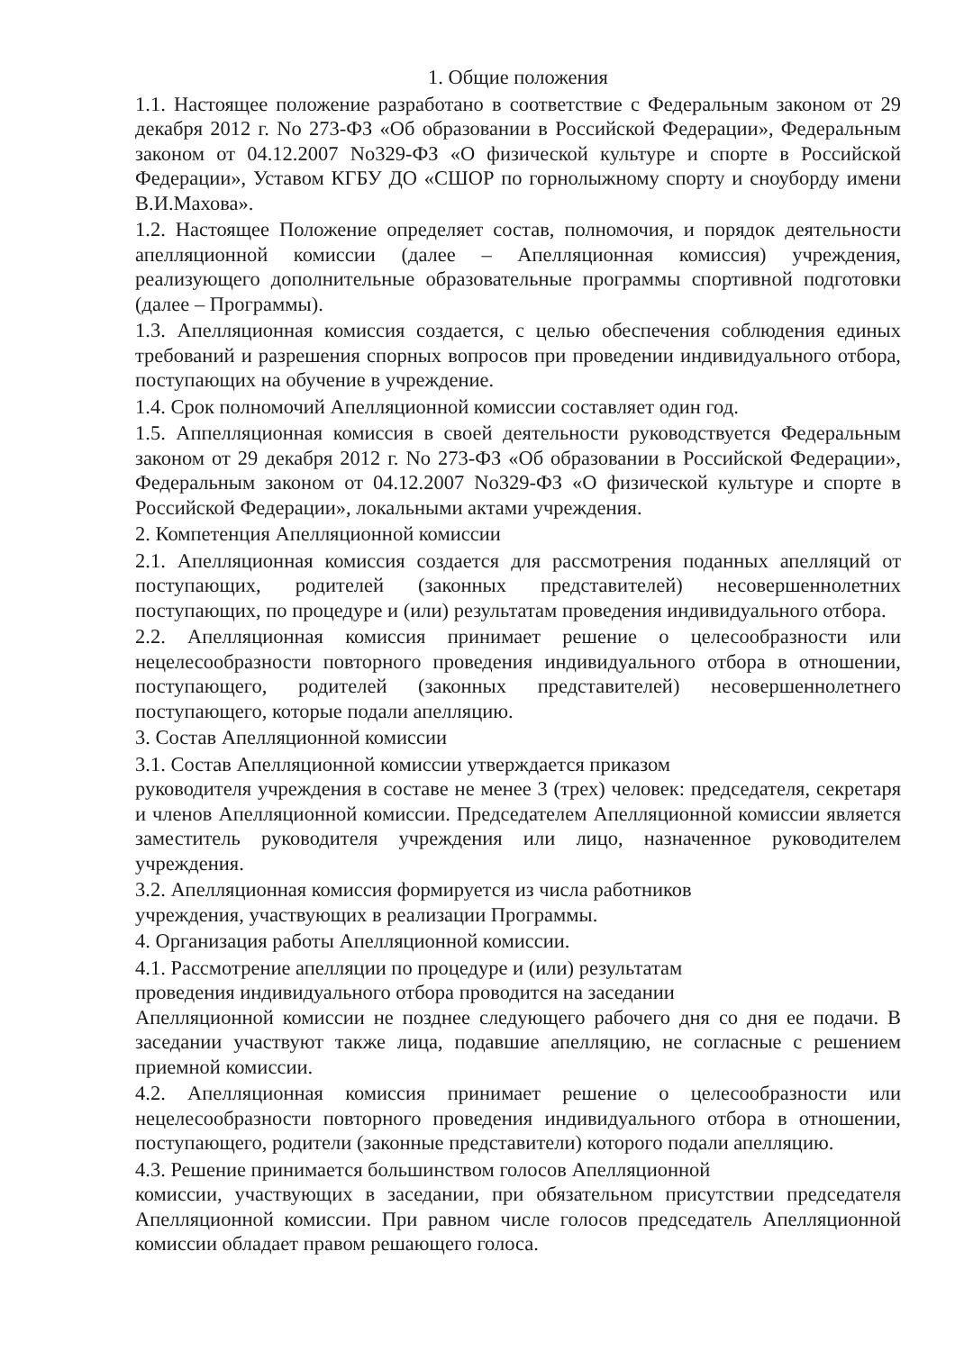1. Общие положения
1.1. Настоящее положение разработано в соответствие с Федеральным законом от 29 декабря 2012 г. No 273-ФЗ «Об образовании в Российской Федерации», Федеральным законом от 04.12.2007 No329-ФЗ «О физической культуре и спорте в Российской Федерации», Уставом КГБУ ДО «СШОР по горнолыжному спорту и сноуборду имени В.И.Махова».
1.2. Настоящее Положение определяет состав, полномочия, и порядок деятельности апелляционной комиссии (далее – Апелляционная комиссия) учреждения, реализующего дополнительные образовательные программы спортивной подготовки (далее – Программы).
1.3. Апелляционная комиссия создается, с целью обеспечения соблюдения единых требований и разрешения спорных вопросов при проведении индивидуального отбора, поступающих на обучение в учреждение.
1.4. Срок полномочий Апелляционной комиссии составляет один год.
1.5. Аппелляционная комиссия в своей деятельности руководствуется Федеральным законом от 29 декабря 2012 г. No 273-ФЗ «Об образовании в Российской Федерации», Федеральным законом от 04.12.2007 No329-ФЗ «О физической культуре и спорте в Российской Федерации», локальными актами учреждения.
2. Компетенция Апелляционной комиссии
2.1. Апелляционная комиссия создается для рассмотрения поданных апелляций от поступающих, родителей (законных представителей) несовершеннолетних поступающих, по процедуре и (или) результатам проведения индивидуального отбора.
2.2. Апелляционная комиссия принимает решение о целесообразности или нецелесообразности повторного проведения индивидуального отбора в отношении, поступающего, родителей (законных представителей) несовершеннолетнего поступающего, которые подали апелляцию.
3. Состав Апелляционной комиссии
3.1. Состав Апелляционной комиссии утверждается приказом
руководителя учреждения в составе не менее 3 (трех) человек: председателя, секретаря и членов Апелляционной комиссии. Председателем Апелляционной комиссии является заместитель руководителя учреждения или лицо, назначенное руководителем учреждения.
3.2. Апелляционная комиссия формируется из числа работников
учреждения, участвующих в реализации Программы.
4. Организация работы Апелляционной комиссии.
4.1. Рассмотрение апелляции по процедуре и (или) результатам
проведения индивидуального отбора проводится на заседании
Апелляционной комиссии не позднее следующего рабочего дня со дня ее подачи. В заседании участвуют также лица, подавшие апелляцию, не согласные с решением приемной комиссии.
4.2. Апелляционная комиссия принимает решение о целесообразности или нецелесообразности повторного проведения индивидуального отбора в отношении, поступающего, родители (законные представители) которого подали апелляцию.
4.3. Решение принимается большинством голосов Апелляционной
комиссии, участвующих в заседании, при обязательном присутствии председателя Апелляционной комиссии. При равном числе голосов председатель Апелляционной комиссии обладает правом решающего голоса.